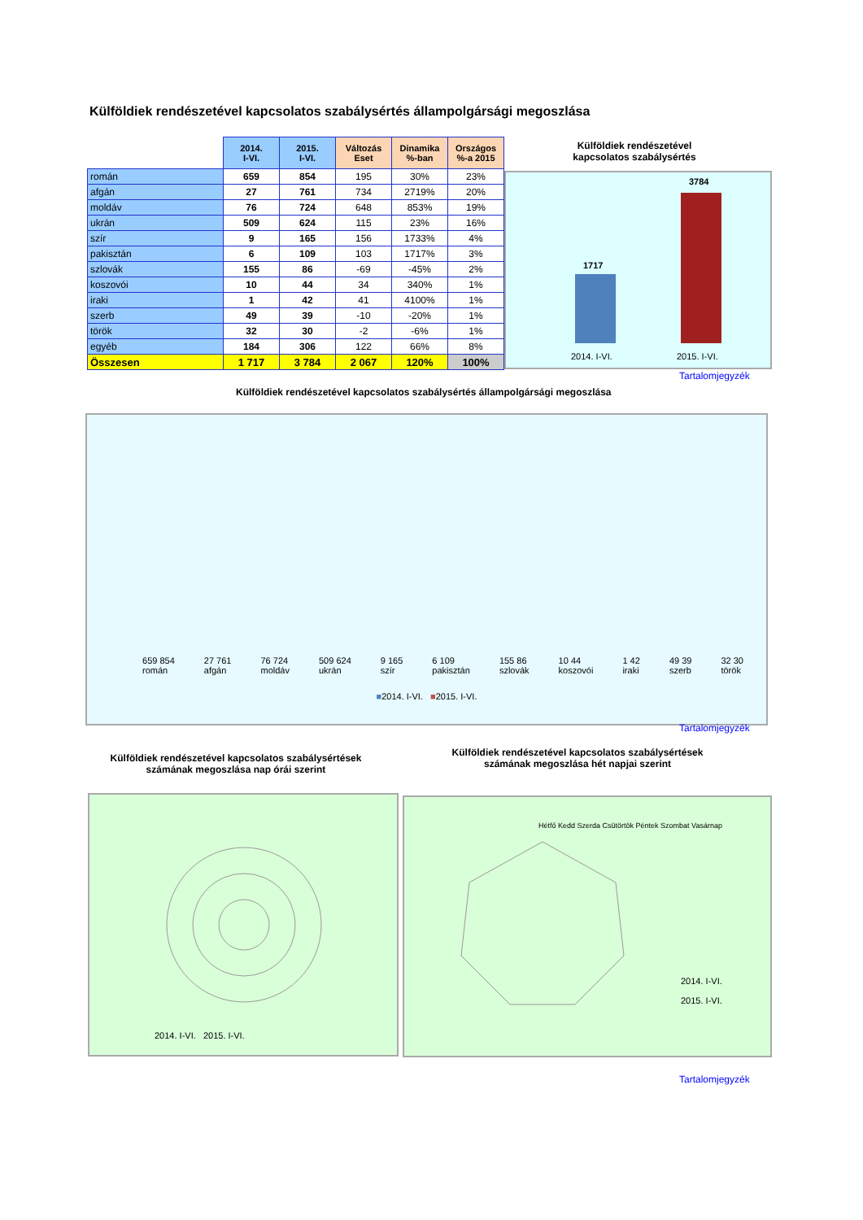Külföldiek rendészetével kapcsolatos szabálysértés állampolgársági megoszlása
| | 2014. I-VI. | 2015. I-VI. | Változás Eset | Dinamika %-ban | Országos %-a 2015 |
| --- | --- | --- | --- | --- | --- |
| román | 659 | 854 | 195 | 30% | 23% |
| afgán | 27 | 761 | 734 | 2719% | 20% |
| moldáv | 76 | 724 | 648 | 853% | 19% |
| ukrán | 509 | 624 | 115 | 23% | 16% |
| szír | 9 | 165 | 156 | 1733% | 4% |
| pakisztán | 6 | 109 | 103 | 1717% | 3% |
| szlovák | 155 | 86 | -69 | -45% | 2% |
| koszovói | 10 | 44 | 34 | 340% | 1% |
| iraki | 1 | 42 | 41 | 4100% | 1% |
| szerb | 49 | 39 | -10 | -20% | 1% |
| török | 32 | 30 | -2 | -6% | 1% |
| egyéb | 184 | 306 | 122 | 66% | 8% |
| Összesen | 1 717 | 3 784 | 2 067 | 120% | 100% |
Külföldiek rendészetével
kapcsolatos szabálysértés
1717
3784
2014. I-VI. 2015. I-VI.
Tartalomjegyzék
Külföldiek rendészetével kapcsolatos szabálysértés állampolgársági megoszlása
659 854
román 27 761
afgán 76 724
moldáv 509 624
ukrán 9 165
szír 6 109
pakisztán 155 86
szlovák 10 44
koszovói 1 42
iraki 49 39
szerb 32 30
török
■2014. I-VI. ■2015. I-VI.
Tartalomjegyzék
Külföldiek rendészetével kapcsolatos szabálysértések számának megoszlása nap órái szerint
Külföldiek rendészetével kapcsolatos szabálysértések számának megoszlása hét napjai szerint
2014. I-VI. 2015. I-VI.
Hétfő Kedd Szerda Csütörtök Péntek Szombat Vasárnap
2014. I-VI.
2015. I-VI.
Tartalomjegyzék